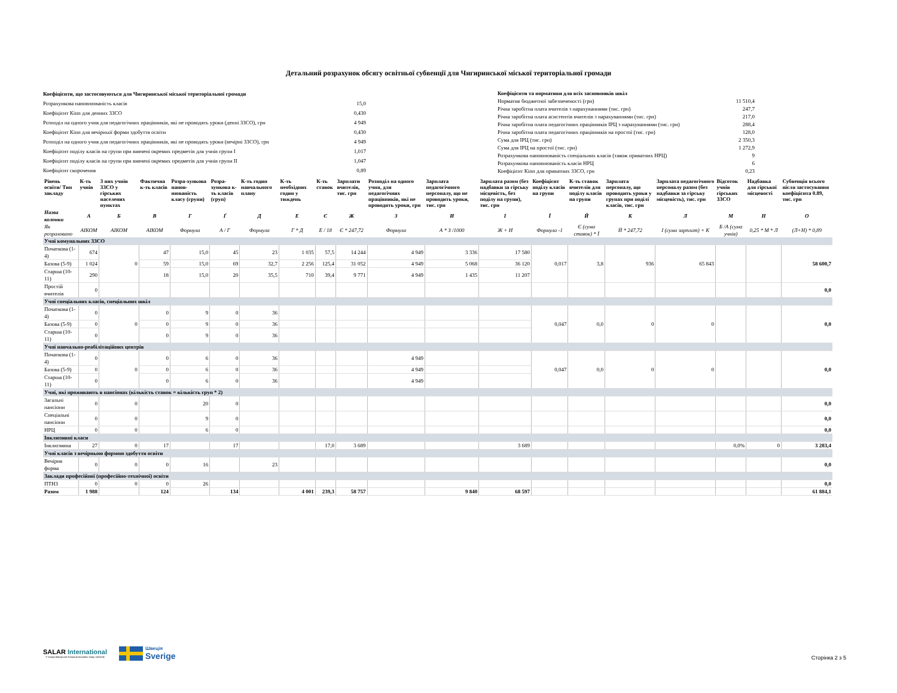Детальний розрахунок обсягу освітньої субвенції для Чигиринської міської територіальної громади
| Коефіцієнти, що застосовуються для Чигиринської міської територіальної громади | |
| Розрахункова наповнюваність класів | 15,0 |
| Коефіцієнт Кіпп для денних ЗЗСО | 0,430 |
| Розподіл на одного учня для педагогічних працівників, які не проводять уроки (денні ЗЗСО), грн | 4 949 |
| Коефіцієнт Кіпп для вечірньої форми здобуття освіти | 0,430 |
| Розподіл на одного учня для педагогічних працівників, які не проводять уроки (вечірні ЗЗСО), грн | 4 949 |
| Коефіцієнт поділу класів на групи при вивчені окремих предметів для учнів групи I | 1,017 |
| Коефіцієнт поділу класів на групи при вивчені окремих предметів для учнів групи II | 1,047 |
| Коефіцієнт скорочення | 0,89 |
| Коефіцієнти та нормативи для всіх засновників шкіл | |
| Норматив бюджетної забезпеченості (грн) | 11 510,4 |
| Річна заробітна плата вчителів з нарахуваннями (тис. грн) | 247,7 |
| Річна заробітна плата асистентів вчителів з нарахуваннями (тис. грн) | 217,0 |
| Річна заробітна плата педагогічних працівників ІРЦ з нарахуваннями (тис. грн) | 288,4 |
| Річна заробітна плата педагогічних працівників на простої (тис. грн) | 128,0 |
| Сума для ІРЦ (тис. грн) | 2 350,3 |
| Сума для ІРЦ на простої (тис. грн) | 1 272,9 |
| Розрахункова наповнюваність спеціальних класів (також приватних НРЦ) | 9 |
| Розрахункова наповнюваність класів НРЦ | 6 |
| Коефіцієнт Кіпп для приватних ЗЗСО, грн | 0,23 |
| Рівень освіти/ Тип закладу | К-ть учнів | З них учнів ЗЗСО у гірських населених пунктах | Фактична к-ть класів | Розра-хункова напов-нюваність класу (групи) | Розра-хункова к-ть класів (груп) | К-ть годин навчального плану | К-ть необхідних годин у тиждень | К-ть ставок | Зарплати вчителів, тис. грн | Розподіл на одного учня, для педагогічних працівників, які не проводять уроки, грн | Зарплата педагогічного персоналу, що не проводить уроки, тис. грн | Зарплата разом (без надбавки за гірську місцевість, без поділу на групи), тис. грн | Коефіцієнт поділу класів на групи | К-ть ставок вчителів для поділу класів на групи | Зарплата персоналу, що проводить уроки у групах при поділі класів, тис. грн | Зарплата педагогічного персоналу разом (без надбавки за гірську місцевість), тис. грн | Відсоток учнів гірських ЗЗСО | Надбавка для гірської місцевості | Субвенція всього після застосування коефіцієнта 0.89, тис. грн |
| --- | --- | --- | --- | --- | --- | --- | --- | --- | --- | --- | --- | --- | --- | --- | --- | --- | --- | --- | --- |
| Назва колонки | А | Б | В | Г | Ґ | Д | Е | Є | Ж | З | И | І | Ї | Й | К | Л | М | Н | О |
| Як розраховано | АІКОМ | АІКОМ | АІКОМ | Формула | А / Г | Формула | Г * Д | Е / 18 | Є * 247,72 | Формула | А * З /1000 | Ж + И | Формула -1 | Є (сума ставок) * Ї | Й * 247,72 | І (сума зарплат) + К | Б /А (сума учнів) | 0,25 * М * Л | (Л+Н) * 0,89 |
| Учні комунальних ЗЗСО | | | | | | | | | | | | | | | | | | | |
| Початкова (1-4) | 674 | 0 | 47 | 15,0 | 45 | 23 | 1 035 | 57,5 | 14 244 | 4 949 | 3 336 | 17 580 | 0,017 | 3,8 | 936 | 65 843 | | | 58 600,7 |
| Базова (5-9) | 1 024 | | 59 | 15,0 | 69 | 32,7 | 2 256 | 125,4 | 31 052 | 4 949 | 5 068 | 36 120 | | | | | | | |
| Старша (10-11) | 290 | | 18 | 15,0 | 20 | 35,5 | 710 | 39,4 | 9 771 | 4 949 | 1 435 | 11 207 | | | | | | | |
| Простій вчителів | 0 | | | | | | | | | | | | | | | | | | 0,0 |
| Учні спеціальних класів, спеціальних шкіл | | | | | | | | | | | | | | | | | | | |
| Початкова (1-4) | 0 | 0 | 0 | 9 | 0 | 36 | | | | | | | 0,047 | 0,0 | 0 | 0 | | | 0,0 |
| Базова (5-9) | 0 | | 0 | 9 | 0 | 36 | | | | | | | | | | | | | |
| Старша (10-11) | 0 | | 0 | 9 | 0 | 36 | | | | | | | | | | | | | |
| Учні навчально-реабілітаційних центрів | | | | | | | | | | | | | | | | | | | |
| Початкова (1-4) | 0 | 0 | 0 | 6 | 0 | 36 | | | | 4 949 | | | 0,047 | 0,0 | 0 | 0 | | | 0,0 |
| Базова (5-9) | 0 | | 0 | 6 | 0 | 36 | | | | 4 949 | | | | | | | | | |
| Старша (10-11) | 0 | | 0 | 6 | 0 | 36 | | | | 4 949 | | | | | | | | | |
| Учні, які проживають в пансіонах (кількість ставок = кількість груп * 2) | | | | | | | | | | | | | | | | | | | |
| Загальні пансіони | 0 | 0 | | 20 | 0 | | | | | | | | | | | | | | 0,0 |
| Спеціальні пансіони | 0 | 0 | | 9 | 0 | | | | | | | | | | | | | | 0,0 |
| НРЦ | 0 | 0 | | 6 | 0 | | | | | | | | | | | | | | 0,0 |
| Інклюзивні класи | | | | | | | | | | | | | | | | | | | |
| Інклюзивна | 27 | 0 | 17 | | 17 | | | 17,0 | 3 689 | | | 3 689 | | | | | 0,0% | 0 | 3 283,4 |
| Учні класів з вечірньою формою здобуття освіти | | | | | | | | | | | | | | | | | | | |
| Вечірня форма | 0 | 0 | 0 | 16 | | 23 | | | | | | | | | | | | | 0,0 |
| Заклади професійної (професійно-технічної) освіти | | | | | | | | | | | | | | | | | | | |
| ПТНЗ | 0 | 0 | 0 | 26 | | | | | | | | | | | | | | | 0,0 |
| Разом | 1 988 | | 124 | | 134 | | 4 001 | 239,3 | 58 757 | | 9 840 | 68 597 | | | | | | | 61 884,1 |
SALAR International
У складі Шведської Асоціації місцевих влад і регіонів
Швеція
Sverige
Сторінка 2 з 5